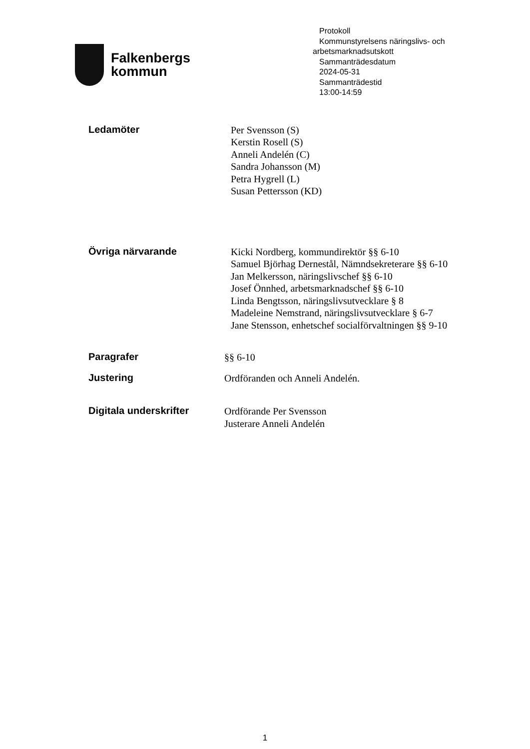Falkenbergs
kommun
Protokoll
Kommunstyrelsens näringslivs- och
arbetsmarknadsutskott
Sammanträdesdatum
2024-05-31
Sammanträdestid
13:00-14:59
Ledamöter
Per Svensson (S)
Kerstin Rosell (S)
Anneli Andelén (C)
Sandra Johansson (M)
Petra Hygrell (L)
Susan Pettersson (KD)
Övriga närvarande
Kicki Nordberg, kommundirektör §§ 6-10
Samuel Björhag Dernestål, Nämndsekreterare §§ 6-10
Jan Melkersson, näringslivschef §§ 6-10
Josef Önnhed, arbetsmarknadschef §§ 6-10
Linda Bengtsson, näringslivsutvecklare § 8
Madeleine Nemstrand, näringslivsutvecklare § 6-7
Jane Stensson, enhetschef socialförvaltningen §§ 9-10
Paragrafer
§§ 6-10
Justering
Ordföranden och Anneli Andelén.
Digitala underskrifter
Ordförande Per Svensson
Justerare Anneli Andelén
1